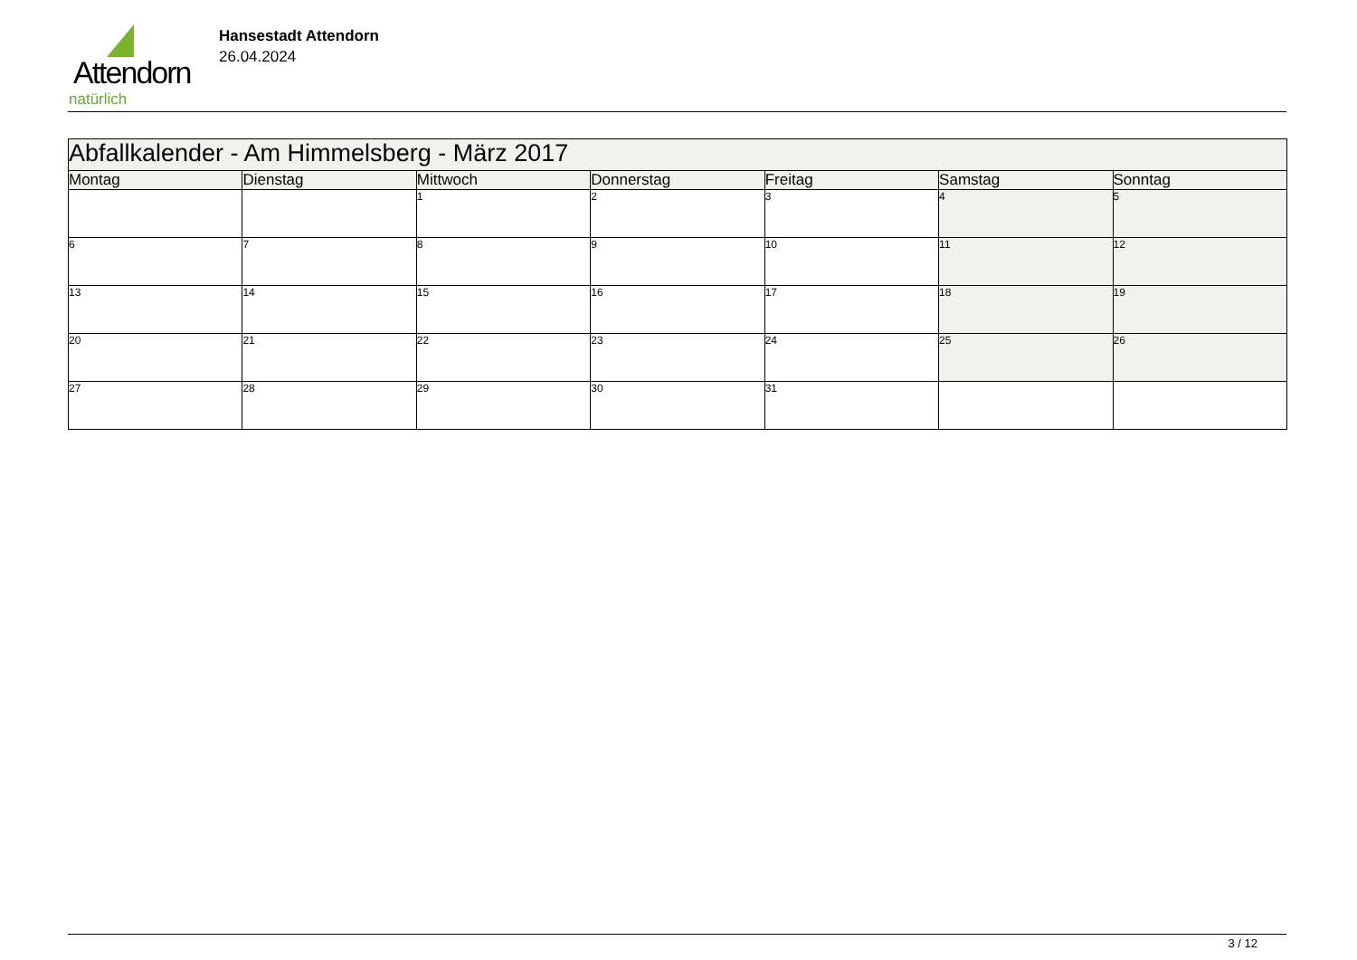Attendorn
natürlich
Hansestadt Attendorn
26.04.2024
| Abfallkalender - Am Himmelsberg - März 2017 | | | | | | |
| Montag | Dienstag | Mittwoch | Donnerstag | Freitag | Samstag | Sonntag |
| | | 1 | 2 | 3 | 4 | 5 |
| 6 | 7 | 8 | 9 | 10 | 11 | 12 |
| 13 | 14 | 15 | 16 | 17 | 18 | 19 |
| 20 | 21 | 22 | 23 | 24 | 25 | 26 |
| 27 | 28 | 29 | 30 | 31 | | |
3 / 12